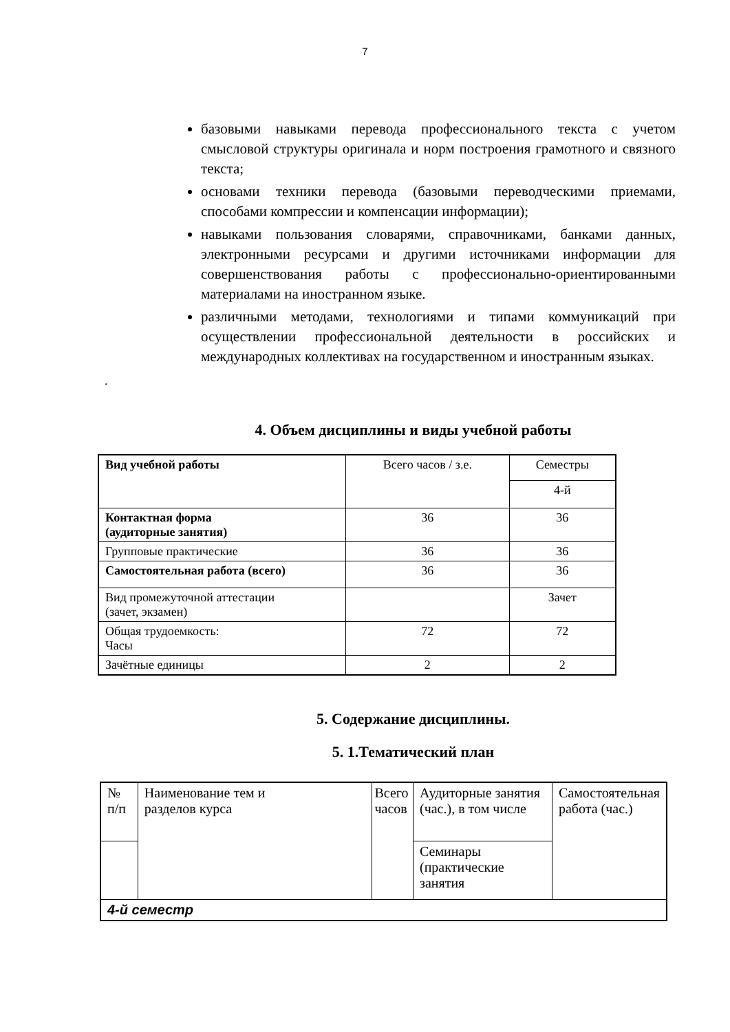7
базовыми навыками перевода профессионального текста с учетом смысловой структуры оригинала и норм построения грамотного и связного текста;
основами техники перевода (базовыми переводческими приемами, способами компрессии и компенсации информации);
навыками пользования словарями, справочниками, банками данных, электронными ресурсами и другими источниками информации для совершенствования работы с профессионально-ориентированными материалами на иностранном языке.
различными методами, технологиями и типами коммуникаций при осуществлении профессиональной деятельности в российских и международных коллективах на государственном и иностранным языках.
.
4. Объем дисциплины и виды учебной работы
| Вид учебной работы | Всего часов / з.е. | Семестры |
| --- | --- | --- |
| | | 4-й |
| Контактная форма (аудиторные занятия) | 36 | 36 |
| Групповые практические | 36 | 36 |
| Самостоятельная работа (всего) | 36 | 36 |
| Вид промежуточной аттестации (зачет, экзамен) | | Зачет |
| Общая трудоемкость: Часы | 72 | 72 |
| Зачётные единицы | 2 | 2 |
5. Содержание дисциплины.
5. 1.Тематический план
| № п/п | Наименование тем и разделов курса | Всего часов | Аудиторные занятия (час.), в том числе | Самостоятельная работа (час.) |
| | | | Семинары (практические занятия | |
| 4-й семестр | | | | |